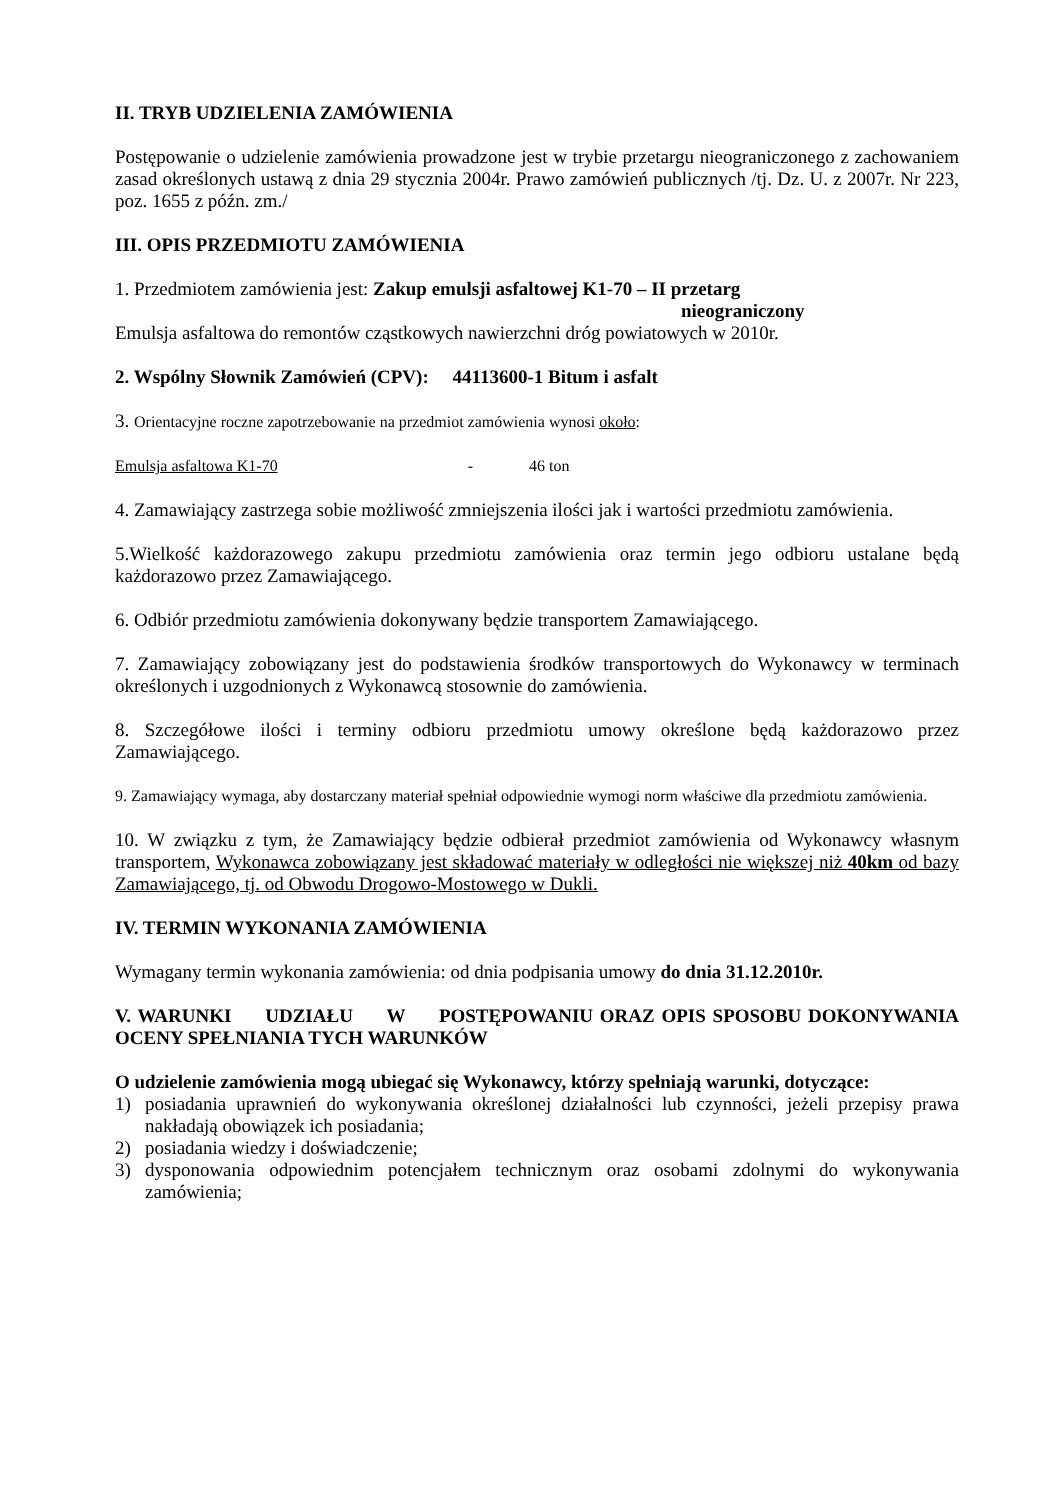II. TRYB UDZIELENIA ZAMÓWIENIA
Postępowanie o udzielenie zamówienia prowadzone jest w trybie przetargu nieograniczonego z zachowaniem zasad określonych ustawą z dnia 29 stycznia 2004r. Prawo zamówień publicznych /tj. Dz. U. z 2007r. Nr 223, poz. 1655 z późn. zm./
III. OPIS PRZEDMIOTU ZAMÓWIENIA
1. Przedmiotem zamówienia jest: Zakup emulsji asfaltowej K1-70 – II przetarg
nieograniczony
Emulsja asfaltowa do remontów cząstkowych nawierzchni dróg powiatowych w 2010r.
2. Wspólny Słownik Zamówień (CPV): 44113600-1 Bitum i asfalt
3. Orientacyjne roczne zapotrzebowanie na przedmiot zamówienia wynosi około:
Emulsja asfaltowa K1-70 - 46 ton
4. Zamawiający zastrzega sobie możliwość zmniejszenia ilości jak i wartości przedmiotu zamówienia.
5.Wielkość każdorazowego zakupu przedmiotu zamówienia oraz termin jego odbioru ustalane będą każdorazowo przez Zamawiającego.
6. Odbiór przedmiotu zamówienia dokonywany będzie transportem Zamawiającego.
7. Zamawiający zobowiązany jest do podstawienia środków transportowych do Wykonawcy w terminach określonych i uzgodnionych z Wykonawcą stosownie do zamówienia.
8. Szczegółowe ilości i terminy odbioru przedmiotu umowy określone będą każdorazowo przez Zamawiającego.
9. Zamawiający wymaga, aby dostarczany materiał spełniał odpowiednie wymogi norm właściwe dla przedmiotu zamówienia.
10. W związku z tym, że Zamawiający będzie odbierał przedmiot zamówienia od Wykonawcy własnym transportem, Wykonawca zobowiązany jest składować materiały w odległości nie większej niż 40km od bazy Zamawiającego, tj. od Obwodu Drogowo-Mostowego w Dukli.
IV. TERMIN WYKONANIA ZAMÓWIENIA
Wymagany termin wykonania zamówienia: od dnia podpisania umowy do dnia 31.12.2010r.
V. WARUNKI UDZIAŁU W POSTĘPOWANIU ORAZ OPIS SPOSOBU DOKONYWANIA OCENY SPEŁNIANIA TYCH WARUNKÓW
O udzielenie zamówienia mogą ubiegać się Wykonawcy, którzy spełniają warunki, dotyczące:
1) posiadania uprawnień do wykonywania określonej działalności lub czynności, jeżeli przepisy prawa nakładają obowiązek ich posiadania;
2) posiadania wiedzy i doświadczenie;
3) dysponowania odpowiednim potencjałem technicznym oraz osobami zdolnymi do wykonywania zamówienia;